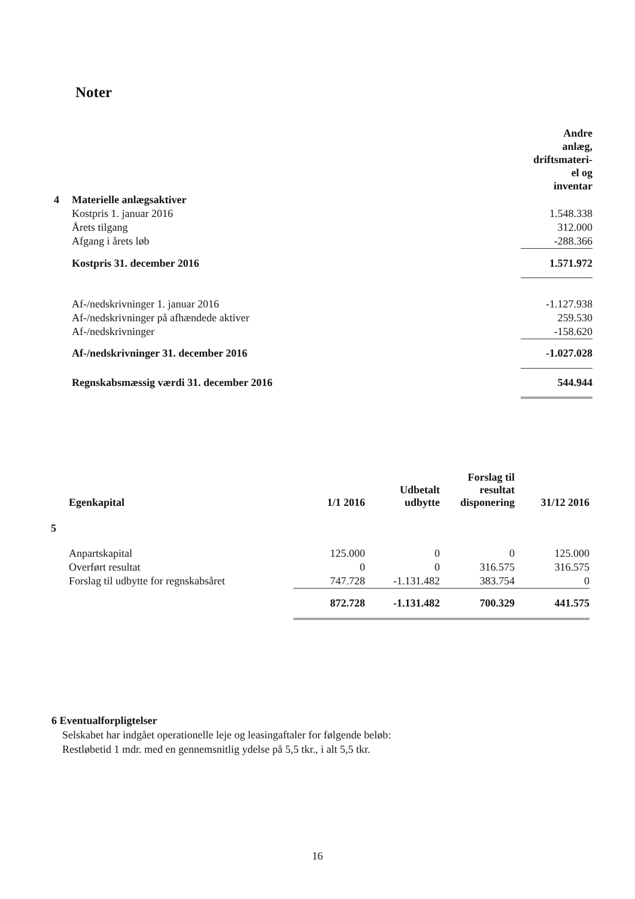Noter
| | | Andre anlæg, driftsmateri- el og inventar |
| 4 | Materielle anlægsaktiver | |
| | Kostpris 1. januar 2016 | 1.548.338 |
| | Årets tilgang | 312.000 |
| | Afgang i årets løb | -288.366 |
| | Kostpris 31. december 2016 | 1.571.972 |
| | Af-/nedskrivninger 1. januar 2016 | -1.127.938 |
| | Af-/nedskrivninger på afhændede aktiver | 259.530 |
| | Af-/nedskrivninger | -158.620 |
| | Af-/nedskrivninger 31. december 2016 | -1.027.028 |
| | Regnskabsmæssig værdi 31. december 2016 | 544.944 |
| | Egenkapital | 1/1 2016 | Udbetalt udbytte | Forslag til resultat disponering | 31/12 2016 |
| 5 | | | | | |
| | Anpartskapital | 125.000 | 0 | 0 | 125.000 |
| | Overført resultat | 0 | 0 | 316.575 | 316.575 |
| | Forslag til udbytte for regnskabsåret | 747.728 | -1.131.482 | 383.754 | 0 |
| | | 872.728 | -1.131.482 | 700.329 | 441.575 |
6 Eventualforpligtelser
Selskabet har indgået operationelle leje og leasingaftaler for følgende beløb:
Restløbetid 1 mdr. med en gennemsnitlig ydelse på 5,5 tkr., i alt 5,5 tkr.
16